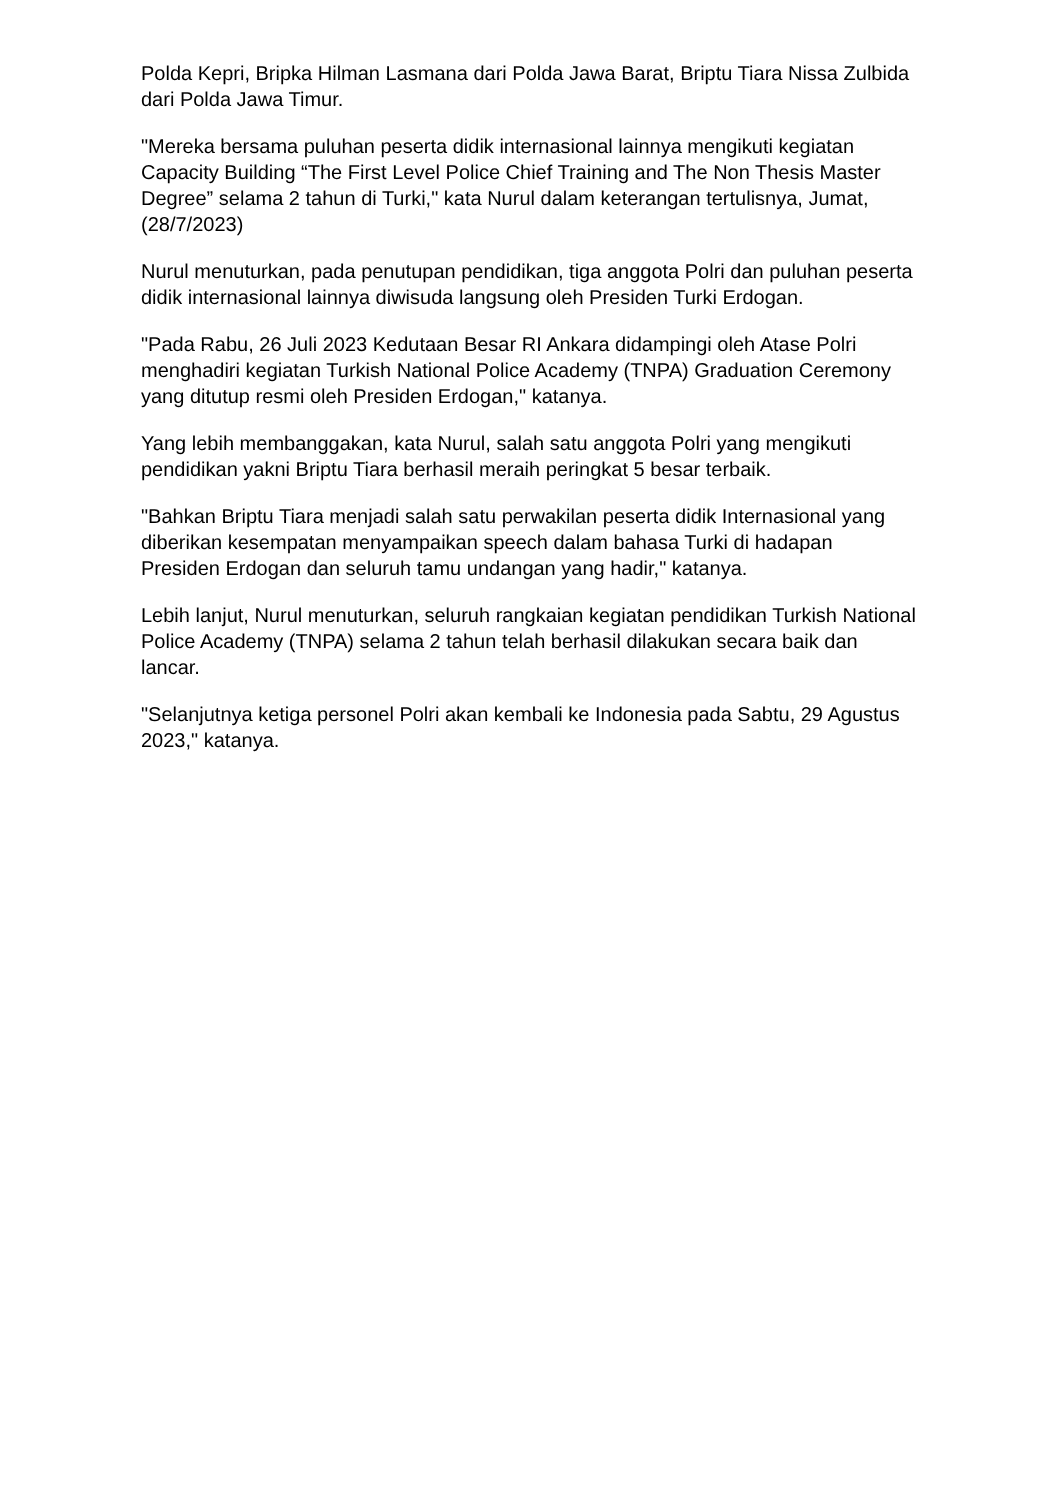Polda Kepri, Bripka Hilman Lasmana dari Polda Jawa Barat, Briptu Tiara Nissa Zulbida dari Polda Jawa Timur.
"Mereka bersama puluhan peserta didik internasional lainnya mengikuti kegiatan Capacity Building “The First Level Police Chief Training and The Non Thesis Master Degree” selama 2 tahun di Turki," kata Nurul dalam keterangan tertulisnya, Jumat, (28/7/2023)
Nurul menuturkan, pada penutupan pendidikan, tiga anggota Polri dan puluhan peserta didik internasional lainnya diwisuda langsung oleh Presiden Turki Erdogan.
"Pada Rabu, 26 Juli 2023 Kedutaan Besar RI Ankara didampingi oleh Atase Polri menghadiri kegiatan Turkish National Police Academy (TNPA) Graduation Ceremony yang ditutup resmi oleh Presiden Erdogan," katanya.
Yang lebih membanggakan, kata Nurul, salah satu anggota Polri yang mengikuti pendidikan yakni Briptu Tiara berhasil meraih peringkat 5 besar terbaik.
"Bahkan Briptu Tiara menjadi salah satu perwakilan peserta didik Internasional yang diberikan kesempatan menyampaikan speech dalam bahasa Turki di hadapan Presiden Erdogan dan seluruh tamu undangan yang hadir," katanya.
Lebih lanjut, Nurul menuturkan, seluruh rangkaian kegiatan pendidikan Turkish National Police Academy (TNPA) selama 2 tahun telah berhasil dilakukan secara baik dan lancar.
"Selanjutnya ketiga personel Polri akan kembali ke Indonesia pada Sabtu, 29 Agustus 2023," katanya.